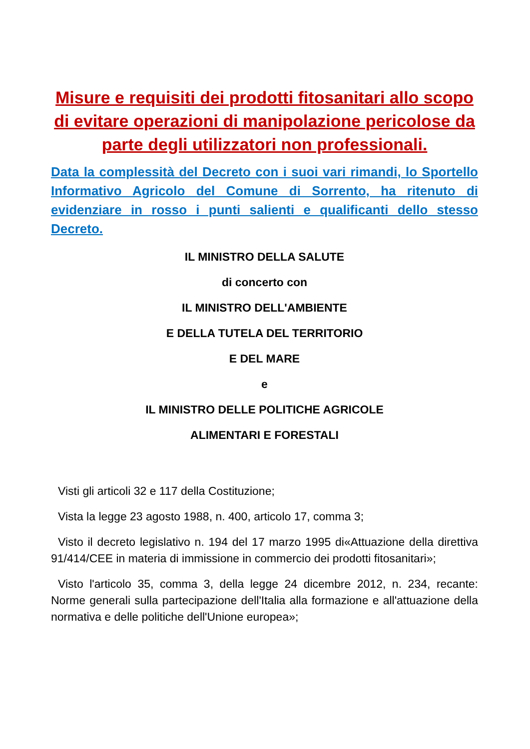Misure e requisiti dei prodotti fitosanitari allo scopo di evitare operazioni di manipolazione pericolose da parte degli utilizzatori non professionali.
Data la complessità del Decreto con i suoi vari rimandi, lo Sportello Informativo Agricolo del Comune di Sorrento, ha ritenuto di evidenziare in rosso i punti salienti e qualificanti dello stesso Decreto.
IL MINISTRO DELLA SALUTE
di concerto con
IL MINISTRO DELL'AMBIENTE
E DELLA TUTELA DEL TERRITORIO
E DEL MARE
e
IL MINISTRO DELLE POLITICHE AGRICOLE
ALIMENTARI E FORESTALI
Visti gli articoli 32 e 117 della Costituzione;
Vista la legge 23 agosto 1988, n. 400, articolo 17, comma 3;
Visto il decreto legislativo n. 194 del 17 marzo 1995 di«Attuazione della direttiva 91/414/CEE in materia di immissione in commercio dei prodotti fitosanitari»;
Visto l'articolo 35, comma 3, della legge 24 dicembre 2012, n. 234, recante: Norme generali sulla partecipazione dell'Italia alla formazione e all'attuazione della normativa e delle politiche dell'Unione europea»;